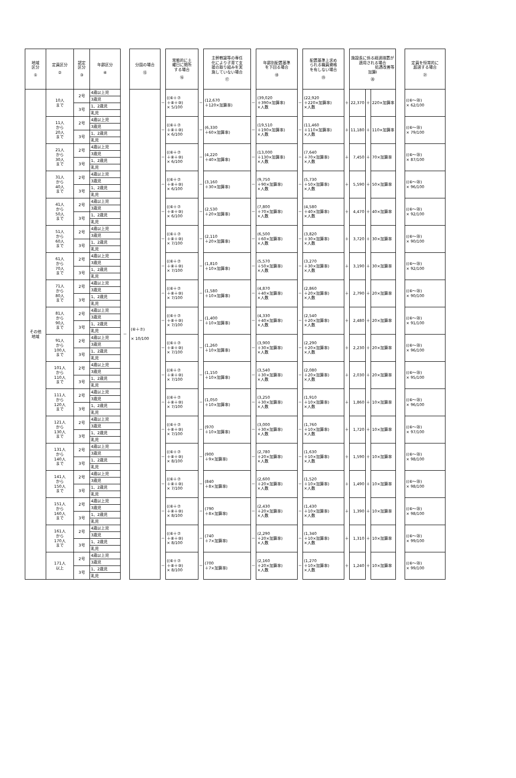| 地域 区分 ① | 定員区分 ② | 認定 区分 ③ | 年齢区分 ④ | | 分園の場合 ⑮ | | 常態的に土 曜日に閉所 する場合 ⑯ | | 主幹教諭等の専任 化により子育て支 援の取り組みを実 施していない場合 ⑰ | | 年齢別配置基準 を下回る場合 ⑱ | | 配置基準上求め られる職員資格 を有しない場合 ⑲ | | 施設長に係る経過措置が 適用される場合 処遇改善等 加算Ⅰ ⑳ | | | | 定員を恒常的に 超過する場合 ㉑ |
| --- | --- | --- | --- | --- | --- | --- | --- | --- | --- | --- | --- | --- | --- | --- | --- | --- | --- | --- | --- |
| その他 地域 | 10人 まで | 2号 | 4歳以上児 | － | (⑥＋⑦) × 10/100 | － | ((⑥＋⑦ ＋⑧＋⑩) × 5/100 | － | (12,670 ＋120×加算率) | － | (39,020 ＋390×加算率) ×人数 | － | (22,920 ＋220×加算率) ×人数 | ＋ | 22,370 | ＋ | 220×加算率 | | ((⑥～⑳) × 62/100 |
| | | | 3歳児 | | | | | | | | | | | | | | | | |
| | | 3号 | 1、2歳児 | | | | | | | | | | | | | | | | |
| | | | 乳児 | | | | | | | | | | | | | | | | |
| | 11人 から 20人 まで | 2号 | 4歳以上児 | | | － | ((⑥＋⑦ ＋⑧＋⑩) × 6/100 | － | (6,330 ＋60×加算率) | － | (19,510 ＋190×加算率) ×人数 | － | (11,460 ＋110×加算率) ×人数 | ＋ | 11,180 | ＋ | 110×加算率 | | ((⑥～⑳) × 79/100 |
| | | | 3歳児 | | | | | | | | | | | | | | | | |
| | | 3号 | 1、2歳児 | | | | | | | | | | | | | | | | |
| | | | 乳児 | | | | | | | | | | | | | | | | |
| | 21人 から 30人 まで | 2号 | 4歳以上児 | | | － | ((⑥＋⑦ ＋⑧＋⑩) × 6/100 | － | (4,220 ＋40×加算率) | － | (13,000 ＋130×加算率) ×人数 | － | (7,640 ＋70×加算率) ×人数 | ＋ | 7,450 | ＋ | 70×加算率 | | ((⑥～⑳) × 87/100 |
| | | | 3歳児 | | | | | | | | | | | | | | | | |
| | | 3号 | 1、2歳児 | | | | | | | | | | | | | | | | |
| | | | 乳児 | | | | | | | | | | | | | | | | |
| | 31人 から 40人 まで | 2号 | 4歳以上児 | | | － | ((⑥＋⑦ ＋⑧＋⑩) × 6/100 | － | (3,160 ＋30×加算率) | － | (9,750 ＋90×加算率) ×人数 | － | (5,730 ＋50×加算率) ×人数 | ＋ | 5,590 | ＋ | 50×加算率 | | ((⑥～⑳) × 96/100 |
| | | | 3歳児 | | | | | | | | | | | | | | | | |
| | | 3号 | 1、2歳児 | | | | | | | | | | | | | | | | |
| | | | 乳児 | | | | | | | | | | | | | | | | |
| | 41人 から 50人 まで | 2号 | 4歳以上児 | | | － | ((⑥＋⑦ ＋⑧＋⑩) × 6/100 | － | (2,530 ＋20×加算率) | － | (7,800 ＋70×加算率) ×人数 | － | (4,580 ＋40×加算率) ×人数 | ＋ | 4,470 | ＋ | 40×加算率 | | ((⑥～⑳) × 92/100 |
| | | | 3歳児 | | | | | | | | | | | | | | | | |
| | | 3号 | 1、2歳児 | | | | | | | | | | | | | | | | |
| | | | 乳児 | | | | | | | | | | | | | | | | |
| | 51人 から 60人 まで | 2号 | 4歳以上児 | | | － | ((⑥＋⑦ ＋⑧＋⑩) × 7/100 | － | (2,110 ＋20×加算率) | － | (6,500 ＋60×加算率) ×人数 | － | (3,820 ＋30×加算率) ×人数 | ＋ | 3,720 | ＋ | 30×加算率 | | ((⑥～⑳) × 90/100 |
| | | | 3歳児 | | | | | | | | | | | | | | | | |
| | | 3号 | 1、2歳児 | | | | | | | | | | | | | | | | |
| | | | 乳児 | | | | | | | | | | | | | | | | |
| | 61人 から 70人 まで | 2号 | 4歳以上児 | | | － | ((⑥＋⑦ ＋⑧＋⑩) × 7/100 | － | (1,810 ＋10×加算率) | － | (5,570 ＋50×加算率) ×人数 | － | (3,270 ＋30×加算率) ×人数 | ＋ | 3,190 | ＋ | 30×加算率 | | ((⑥～⑳) × 92/100 |
| | | | 3歳児 | | | | | | | | | | | | | | | | |
| | | 3号 | 1、2歳児 | | | | | | | | | | | | | | | | |
| | | | 乳児 | | | | | | | | | | | | | | | | |
| | 71人 から 80人 まで | 2号 | 4歳以上児 | | | － | ((⑥＋⑦ ＋⑧＋⑩) × 7/100 | － | (1,580 ＋10×加算率) | － | (4,870 ＋40×加算率) ×人数 | － | (2,860 ＋20×加算率) ×人数 | ＋ | 2,790 | ＋ | 20×加算率 | | ((⑥～⑳) × 90/100 |
| | | | 3歳児 | | | | | | | | | | | | | | | | |
| | | 3号 | 1、2歳児 | | | | | | | | | | | | | | | | |
| | | | 乳児 | | | | | | | | | | | | | | | | |
| | 81人 から 90人 まで | 2号 | 4歳以上児 | | | － | ((⑥＋⑦ ＋⑧＋⑩) × 7/100 | － | (1,400 ＋10×加算率) | － | (4,330 ＋40×加算率) ×人数 | － | (2,540 ＋20×加算率) ×人数 | ＋ | 2,480 | ＋ | 20×加算率 | | ((⑥～⑳) × 91/100 |
| | | | 3歳児 | | | | | | | | | | | | | | | | |
| | | 3号 | 1、2歳児 | | | | | | | | | | | | | | | | |
| | | | 乳児 | | | | | | | | | | | | | | | | |
| | 91人 から 100人 まで | 2号 | 4歳以上児 | | | － | ((⑥＋⑦ ＋⑧＋⑩) × 7/100 | － | (1,260 ＋10×加算率) | － | (3,900 ＋30×加算率) ×人数 | － | (2,290 ＋20×加算率) ×人数 | ＋ | 2,230 | ＋ | 20×加算率 | | ((⑥～⑳) × 96/100 |
| | | | 3歳児 | | | | | | | | | | | | | | | | |
| | | 3号 | 1、2歳児 | | | | | | | | | | | | | | | | |
| | | | 乳児 | | | | | | | | | | | | | | | | |
| | 101人 から 110人 まで | 2号 | 4歳以上児 | | | － | ((⑥＋⑦ ＋⑧＋⑩) × 7/100 | － | (1,150 ＋10×加算率) | － | (3,540 ＋30×加算率) ×人数 | － | (2,080 ＋20×加算率) ×人数 | ＋ | 2,030 | ＋ | 20×加算率 | | ((⑥～⑳) × 95/100 |
| | | | 3歳児 | | | | | | | | | | | | | | | | |
| | | 3号 | 1、2歳児 | | | | | | | | | | | | | | | | |
| | | | 乳児 | | | | | | | | | | | | | | | | |
| | 111人 から 120人 まで | 2号 | 4歳以上児 | | | － | ((⑥＋⑦ ＋⑧＋⑩) × 7/100 | － | (1,050 ＋10×加算率) | － | (3,250 ＋30×加算率) ×人数 | － | (1,910 ＋10×加算率) ×人数 | ＋ | 1,860 | ＋ | 10×加算率 | | ((⑥～⑳) × 96/100 |
| | | | 3歳児 | | | | | | | | | | | | | | | | |
| | | 3号 | 1、2歳児 | | | | | | | | | | | | | | | | |
| | | | 乳児 | | | | | | | | | | | | | | | | |
| | 121人 から 130人 まで | 2号 | 4歳以上児 | | | － | ((⑥＋⑦ ＋⑧＋⑩) × 7/100 | － | (970 ＋10×加算率) | － | (3,000 ＋30×加算率) ×人数 | － | (1,760 ＋10×加算率) ×人数 | ＋ | 1,720 | ＋ | 10×加算率 | | ((⑥～⑳) × 97/100 |
| | | | 3歳児 | | | | | | | | | | | | | | | | |
| | | 3号 | 1、2歳児 | | | | | | | | | | | | | | | | |
| | | | 乳児 | | | | | | | | | | | | | | | | |
| | 131人 から 140人 まで | 2号 | 4歳以上児 | | | － | ((⑥＋⑦ ＋⑧＋⑩) × 8/100 | － | (900 ＋9×加算率) | － | (2,780 ＋20×加算率) ×人数 | － | (1,630 ＋10×加算率) ×人数 | ＋ | 1,590 | ＋ | 10×加算率 | | ((⑥～⑳) × 98/100 |
| | | | 3歳児 | | | | | | | | | | | | | | | | |
| | | 3号 | 1、2歳児 | | | | | | | | | | | | | | | | |
| | | | 乳児 | | | | | | | | | | | | | | | | |
| | 141人 から 150人 まで | 2号 | 4歳以上児 | | | － | ((⑥＋⑦ ＋⑧＋⑩) × 7/100 | － | (840 ＋8×加算率) | － | (2,600 ＋20×加算率) ×人数 | － | (1,520 ＋10×加算率) ×人数 | ＋ | 1,490 | ＋ | 10×加算率 | | ((⑥～⑳) × 98/100 |
| | | | 3歳児 | | | | | | | | | | | | | | | | |
| | | 3号 | 1、2歳児 | | | | | | | | | | | | | | | | |
| | | | 乳児 | | | | | | | | | | | | | | | | |
| | 151人 から 160人 まで | 2号 | 4歳以上児 | | | － | ((⑥＋⑦ ＋⑧＋⑩) × 8/100 | － | (790 ＋8×加算率) | － | (2,430 ＋20×加算率) ×人数 | － | (1,430 ＋10×加算率) ×人数 | ＋ | 1,390 | ＋ | 10×加算率 | | ((⑥～⑳) × 98/100 |
| | | | 3歳児 | | | | | | | | | | | | | | | | |
| | | 3号 | 1、2歳児 | | | | | | | | | | | | | | | | |
| | | | 乳児 | | | | | | | | | | | | | | | | |
| | 161人 から 170人 まで | 2号 | 4歳以上児 | | | － | ((⑥＋⑦ ＋⑧＋⑩) × 8/100 | － | (740 ＋7×加算率) | － | (2,290 ＋20×加算率) ×人数 | － | (1,340 ＋10×加算率) ×人数 | ＋ | 1,310 | ＋ | 10×加算率 | | ((⑥～⑳) × 99/100 |
| | | | 3歳児 | | | | | | | | | | | | | | | | |
| | | 3号 | 1、2歳児 | | | | | | | | | | | | | | | | |
| | | | 乳児 | | | | | | | | | | | | | | | | |
| | 171人 以上 | 2号 | 4歳以上児 | | | － | ((⑥＋⑦ ＋⑧＋⑩) × 8/100 | － | (700 ＋7×加算率) | － | (2,160 ＋20×加算率) ×人数 | － | (1,270 ＋10×加算率) ×人数 | ＋ | 1,240 | ＋ | 10×加算率 | | ((⑥～⑳) × 99/100 |
| | | | 3歳児 | | | | | | | | | | | | | | | | |
| | | 3号 | 1、2歳児 | | | | | | | | | | | | | | | | |
| | | | 乳児 | | | | | | | | | | | | | | | | |